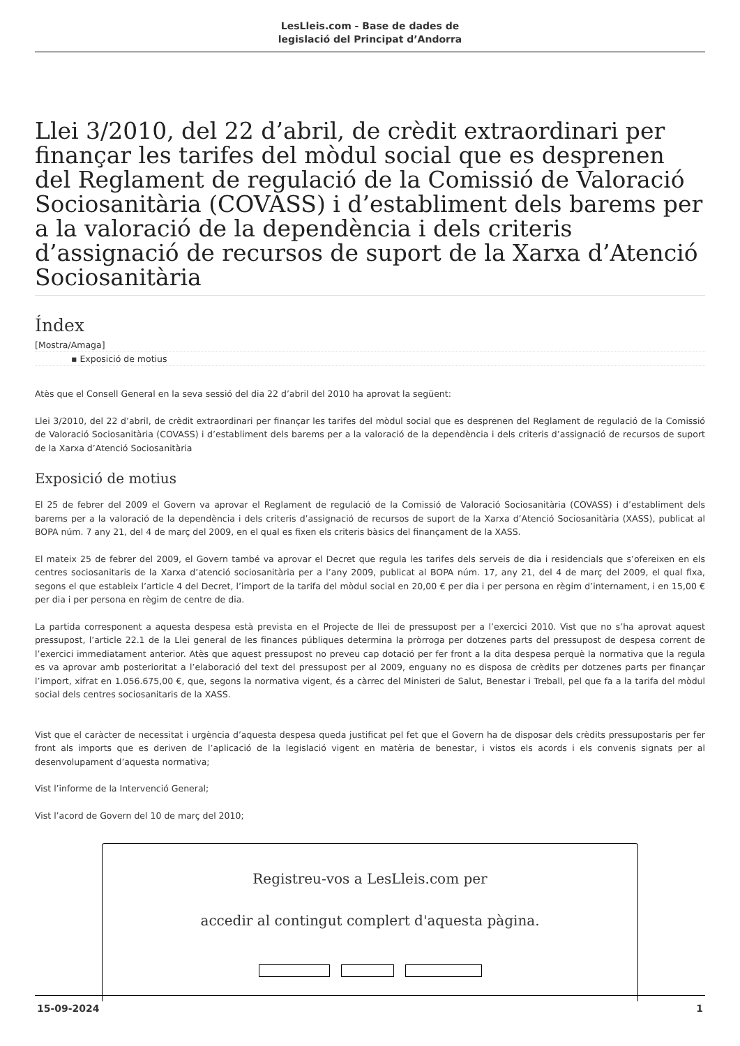LesLleis.com - Base de dades de
legislació del Principat d’Andorra
Llei 3/2010, del 22 d’abril, de crèdit extraordinari per finançar les tarifes del mòdul social que es desprenen del Reglament de regulació de la Comissió de Valoració Sociosanitària (COVASS) i d’establiment dels barems per a la valoració de la dependència i dels criteris d’assignació de recursos de suport de la Xarxa d’Atenció Sociosanitària
Índex
[Mostra/Amaga]
▪ Exposició de motius
Atès que el Consell General en la seva sessió del dia 22 d’abril del 2010 ha aprovat la següent:
Llei 3/2010, del 22 d’abril, de crèdit extraordinari per finançar les tarifes del mòdul social que es desprenen del Reglament de regulació de la Comissió de Valoració Sociosanitària (COVASS) i d’establiment dels barems per a la valoració de la dependència i dels criteris d’assignació de recursos de suport de la Xarxa d’Atenció Sociosanitària
Exposició de motius
El 25 de febrer del 2009 el Govern va aprovar el Reglament de regulació de la Comissió de Valoració Sociosanitària (COVASS) i d’establiment dels barems per a la valoració de la dependència i dels criteris d’assignació de recursos de suport de la Xarxa d’Atenció Sociosanitària (XASS), publicat al BOPA núm. 7 any 21, del 4 de març del 2009, en el qual es fixen els criteris bàsics del finançament de la XASS.
El mateix 25 de febrer del 2009, el Govern també va aprovar el Decret que regula les tarifes dels serveis de dia i residencials que s’ofereixen en els centres sociosanitaris de la Xarxa d’atenció sociosanitària per a l’any 2009, publicat al BOPA núm. 17, any 21, del 4 de març del 2009, el qual fixa, segons el que estableix l’article 4 del Decret, l’import de la tarifa del mòdul social en 20,00 € per dia i per persona en règim d’internament, i en 15,00 € per dia i per persona en règim de centre de dia.
La partida corresponent a aquesta despesa està prevista en el Projecte de llei de pressupost per a l’exercici 2010. Vist que no s’ha aprovat aquest pressupost, l’article 22.1 de la Llei general de les finances públiques determina la pròrroga per dotzenes parts del pressupost de despesa corrent de l’exercici immediatament anterior. Atès que aquest pressupost no preveu cap dotació per fer front a la dita despesa perquè la normativa que la regula es va aprovar amb posterioritat a l’elaboració del text del pressupost per al 2009, enguany no es disposa de crèdits per dotzenes parts per finançar l’import, xifrat en 1.056.675,00 €, que, segons la normativa vigent, és a càrrec del Ministeri de Salut, Benestar i Treball, pel que fa a la tarifa del mòdul social dels centres sociosanitaris de la XASS.
Vist que el caràcter de necessitat i urgència d’aquesta despesa queda justificat pel fet que el Govern ha de disposar dels crèdits pressupostaris per fer front als imports que es deriven de l’aplicació de la legislació vigent en matèria de benestar, i vistos els acords i els convenis signats per al desenvolupament d’aquesta normativa;
Vist l’informe de la Intervenció General;
Vist l’acord de Govern del 10 de març del 2010;
Registreu-vos a LesLleis.com per
accedir al contingut complert d'aquesta pàgina.
15-09-2024 1